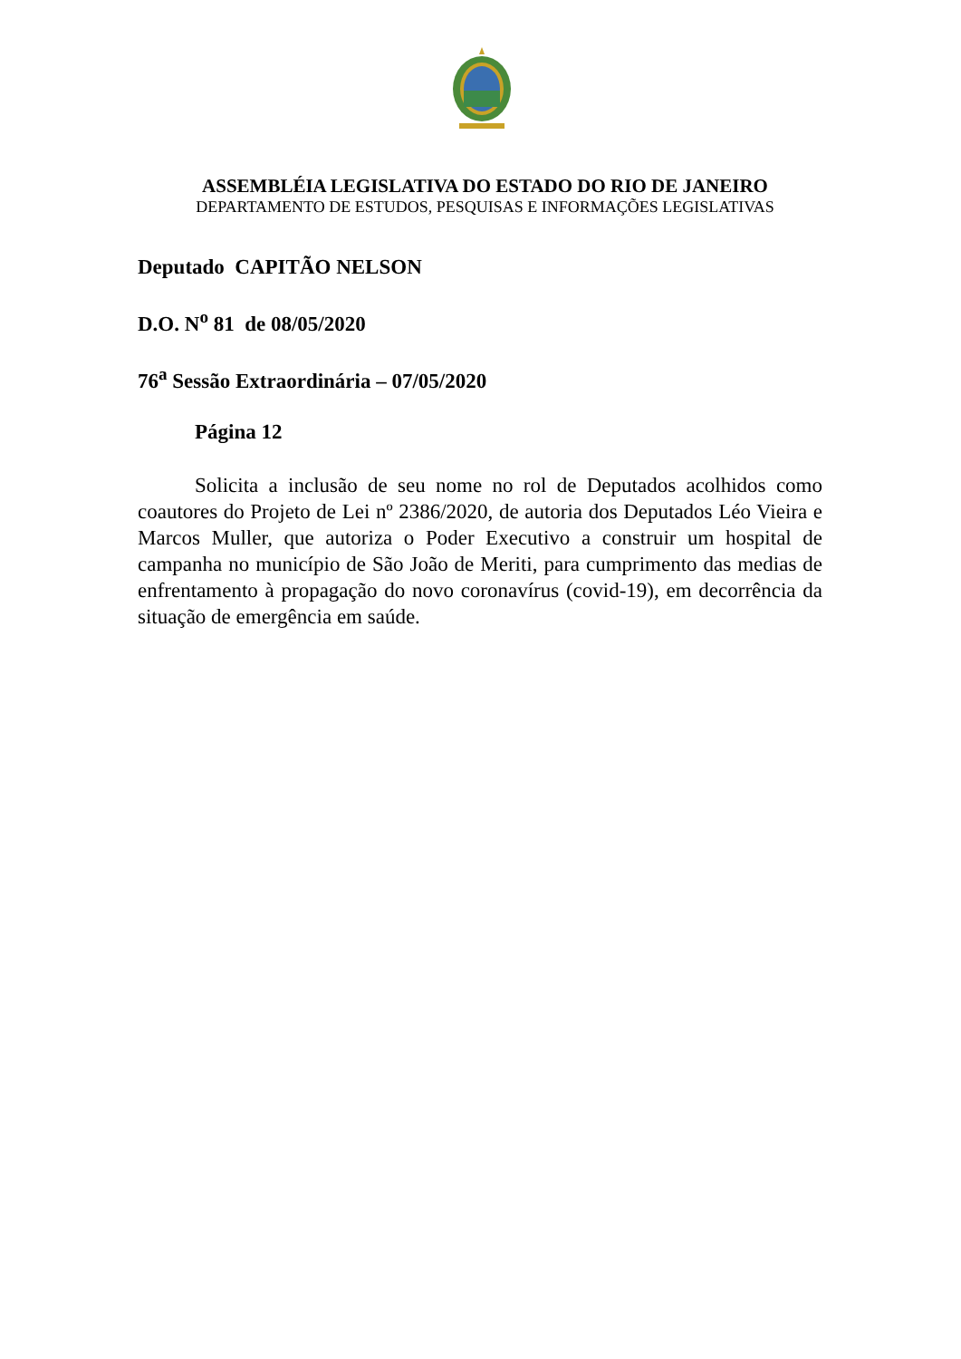ASSEMBLÉIA LEGISLATIVA DO ESTADO DO RIO DE JANEIRO
DEPARTAMENTO DE ESTUDOS, PESQUISAS E INFORMAÇÕES LEGISLATIVAS
Deputado CAPITÃO NELSON
D.O. N<sup>o</sup> 81 de 08/05/2020
76<sup>a</sup> Sessão Extraordinária – 07/05/2020
Página 12
Solicita a inclusão de seu nome no rol de Deputados acolhidos como coautores do Projeto de Lei nº 2386/2020, de autoria dos Deputados Léo Vieira e Marcos Muller, que autoriza o Poder Executivo a construir um hospital de campanha no município de São João de Meriti, para cumprimento das medias de enfrentamento à propagação do novo coronavírus (covid-19), em decorrência da situação de emergência em saúde.